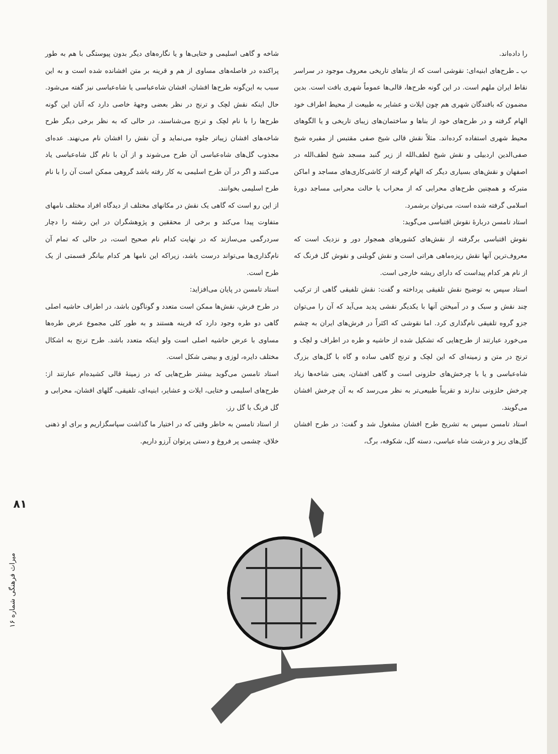را داده‌اند.
ب ـ طرح‌های ابنیه‌ای: نقوشی است که از بناهای تاریخی معروف موجود در سراسر نقاط ایران ملهم است. در این گونه طرح‌ها، قالی‌ها عموماً شهری بافت است. بدین مضمون که بافندگان شهری هم چون ایلات و عشایر به طبیعت از محیط اطراف خود الهام گرفته و در طرح‌های خود از بناها و ساختمان‌های زیبای تاریخی و یا الگوهای محیط شهری استفاده کرده‌اند. مثلاً نقش قالی شیخ صفی مقتبس از مقبره شیخ صفی‌الدین اردبیلی و نقش شیخ لطف‌الله از زیر گنبد مسجد شیخ لطف‌الله در اصفهان و نقش‌های بسیاری دیگر که الهام گرفته از کاشی‌کاری‌های مساجد و اماکن متبرکه و همچنین طرح‌های محرابی که از محراب یا حالت محرابی مساجد دورهٔ اسلامی گرفته شده است، می‌توان برشمرد.
استاد تامسن دربارهٔ نقوش اقتباسی می‌گوید:
نقوش اقتباسی برگرفته از نقش‌های کشورهای همجوار دور و نزدیک است که معروف‌ترین آنها نقش ریزه‌ماهی هراتی است و نقش گوبلنی و نقوش گل فرنگ که از نام هر کدام پیداست که دارای ریشه خارجی است.
استاد سپس به توضیح نقش تلفیقی پرداخته و گفت: نقش تلفیقی گاهی از ترکیب چند نقش و سبک و در آمیختن آنها با یکدیگر نقشی پدید می‌آید که آن را می‌توان جزو گروه تلفیقی نام‌گذاری کرد. اما نقوشی که اکثراً در فرش‌های ایران به چشم می‌خورد عبارتند از طرح‌هایی که تشکیل شده از حاشیه و طره در اطراف و لچک و ترنج در متن و زمینه‌ای که این لچک و ترنج گاهی ساده و گاه با گل‌های بزرگ شاه‌عباسی و یا با چرخش‌های حلزونی است و گاهی افشان، یعنی شاخه‌ها زیاد چرخش حلزونی ندارند و تقریباً طبیعی‌تر به نظر می‌رسد که به آن چرخش افشان می‌گویند.
استاد تامسن سپس به تشریح طرح افشان مشغول شد و گفت: در طرح افشان گل‌های ریز و درشت شاه عباسی، دسته گل، شکوفه، برگ،
شاخه و گاهی اسلیمی و ختایی‌ها و یا نگاره‌های دیگر بدون پیوستگی با هم به طور پراکنده در فاصله‌های مساوی از هم و قرینه بر متن افشانده شده است و به این سبب به این‌گونه طرح‌ها افشان، افشان شاه‌عباسی یا شاه‌عباسی نیز گفته می‌شود. حال اینکه نقش لچک و ترنج در نظر بعضی وجههٔ خاصی دارد که آنان این گونه طرح‌ها را با نام لچک و ترنج می‌شناسند، در حالی که به نظر برخی دیگر طرح شاخه‌های افشان زیباتر جلوه می‌نماید و آن نقش را افشان نام می‌نهند. عده‌ای مجذوب گل‌های شاه‌عباسی آن طرح می‌شوند و از آن با نام گل شاه‌عباسی یاد می‌کنند و اگر در آن طرح اسلیمی به کار رفته باشد گروهی ممکن است آن را با نام طرح اسلیمی بخوانند.
از این رو است که گاهی یک نقش در مکانهای مختلف از دیدگاه افراد مختلف نامهای متفاوت پیدا می‌کند و برخی از محققین و پژوهشگران در این رشته را دچار سردرگمی می‌سازند که در نهایت کدام نام صحیح است، در حالی که تمام آن نام‌گذاری‌ها می‌تواند درست باشد، زیراکه این نامها هر کدام بیانگر قسمتی از یک طرح است.
استاد تامسن در پایان می‌افزاید:
در طرح فرش، نقش‌ها ممکن است متعدد و گوناگون باشد، در اطراف حاشیه اصلی گاهی دو طره وجود دارد که قرینه هستند و به طور کلی مجموع عرض طره‌ها مساوی با عرض حاشیه اصلی است ولو اینکه متعدد باشد. طرح ترنج به اشکال مختلف دایره، لوزی و بیضی شکل است.
استاد تامسن می‌گوید بیشتر طرح‌هایی که در زمینهٔ قالی کشیده‌ام عبارتند از: طرح‌های اسلیمی و ختایی، ایلات و عشایر، ابنیه‌ای، تلفیقی، گلهای افشان، محرابی و گل فرنگ با گل رز.
از استاد تامسن به خاطر وقتی که در اختیار ما گذاشت سپاسگزاریم و برای او ذهنی خلاق، چشمی پر فروغ و دستی پرتوان آرزو داریم.
۸۱
میراث فرهنگی شماره ۱۶